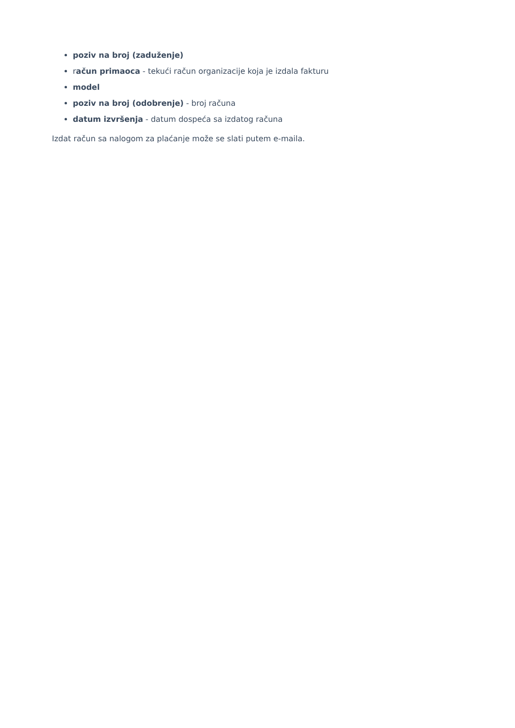poziv na broj (zaduženje)
račun primaoca - tekući račun organizacije koja je izdala fakturu
model
poziv na broj (odobrenje) - broj računa
datum izvršenja - datum dospeća sa izdatog računa
Izdat račun sa nalogom za plaćanje može se slati putem e-maila.